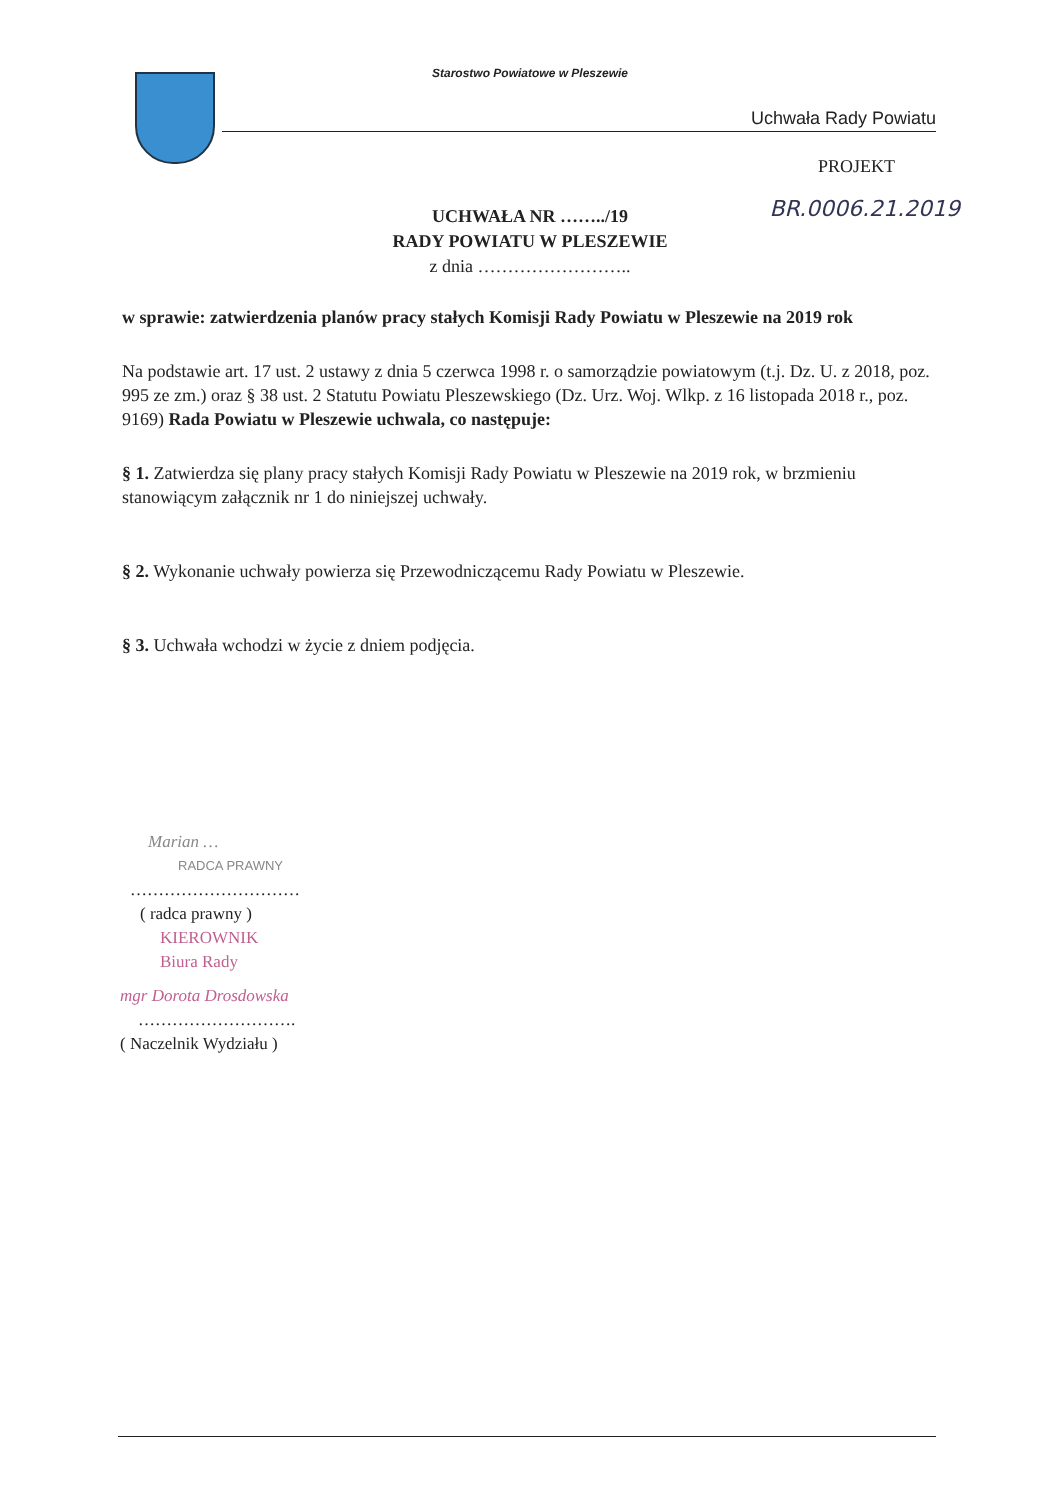Starostwo Powiatowe w Pleszewie
Uchwała Rady Powiatu
PROJEKT
BR.0006.21.2019
UCHWAŁA NR ……../19
RADY POWIATU W PLESZEWIE
z dnia ……………………..
w sprawie: zatwierdzenia planów pracy stałych Komisji Rady Powiatu w Pleszewie na 2019 rok
Na podstawie art. 17 ust. 2 ustawy z dnia 5 czerwca 1998 r. o samorządzie powiatowym (t.j. Dz. U. z 2018, poz. 995 ze zm.) oraz § 38 ust. 2 Statutu Powiatu Pleszewskiego (Dz. Urz. Woj. Wlkp. z 16 listopada 2018 r., poz. 9169) Rada Powiatu w Pleszewie uchwala, co następuje:
§ 1. Zatwierdza się plany pracy stałych Komisji Rady Powiatu w Pleszewie na 2019 rok, w brzmieniu stanowiącym załącznik nr 1 do niniejszej uchwały.
§ 2. Wykonanie uchwały powierza się Przewodniczącemu Rady Powiatu w Pleszewie.
§ 3. Uchwała wchodzi w życie z dniem podjęcia.
Marian …
RADCA PRAWNY
…………………………
( radca prawny )
KIEROWNIK
Biura Rady
mgr Dorota Drosdowska
……………………….
( Naczelnik Wydziału )